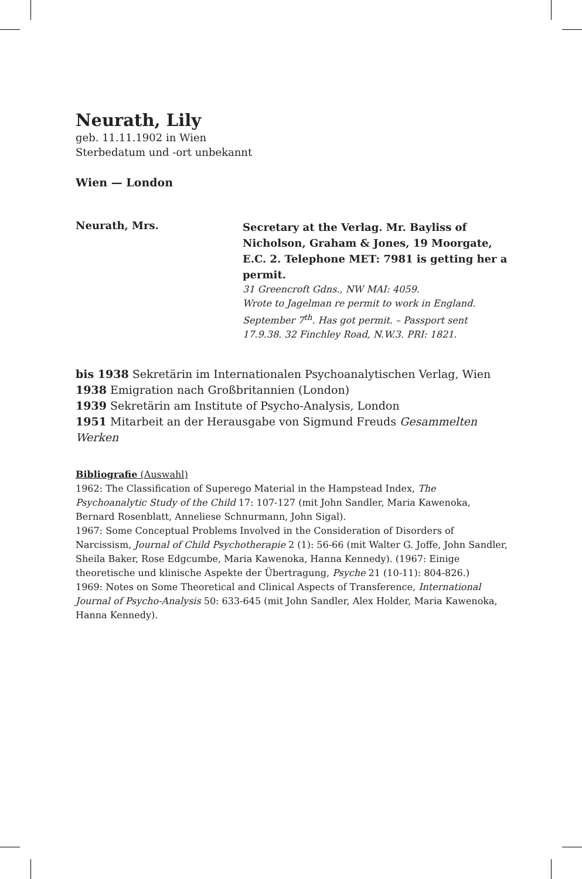Neurath, Lily
geb. 11.11.1902 in Wien
Sterbedatum und -ort unbekannt
Wien — London
Neurath, Mrs.
Secretary at the Verlag. Mr. Bayliss of Nicholson, Graham & Jones, 19 Moorgate, E.C. 2. Telephone MET: 7981 is getting her a permit.
31 Greencroft Gdns., NW MAI: 4059.
Wrote to Jagelman re permit to work in England.
September 7<sup>th</sup>. Has got permit. – Passport sent
17.9.38. 32 Finchley Road, N.W.3. PRI: 1821.
bis 1938 Sekretärin im Internationalen Psychoanalytischen Verlag, Wien
1938 Emigration nach Großbritannien (London)
1939 Sekretärin am Institute of Psycho-Analysis, London
1951 Mitarbeit an der Herausgabe von Sigmund Freuds Gesammelten Werken
Bibliografie (Auswahl)
1962: The Classification of Superego Material in the Hampstead Index, The Psychoanalytic Study of the Child 17: 107-127 (mit John Sandler, Maria Kawenoka, Bernard Rosenblatt, Anneliese Schnurmann, John Sigal).
1967: Some Conceptual Problems Involved in the Consideration of Disorders of Narcissism, Journal of Child Psychotherapie 2 (1): 56-66 (mit Walter G. Joffe, John Sandler, Sheila Baker, Rose Edgcumbe, Maria Kawenoka, Hanna Kennedy). (1967: Einige theoretische und klinische Aspekte der Übertragung, Psyche 21 (10-11): 804-826.)
1969: Notes on Some Theoretical and Clinical Aspects of Transference, International Journal of Psycho-Analysis 50: 633-645 (mit John Sandler, Alex Holder, Maria Kawenoka, Hanna Kennedy).